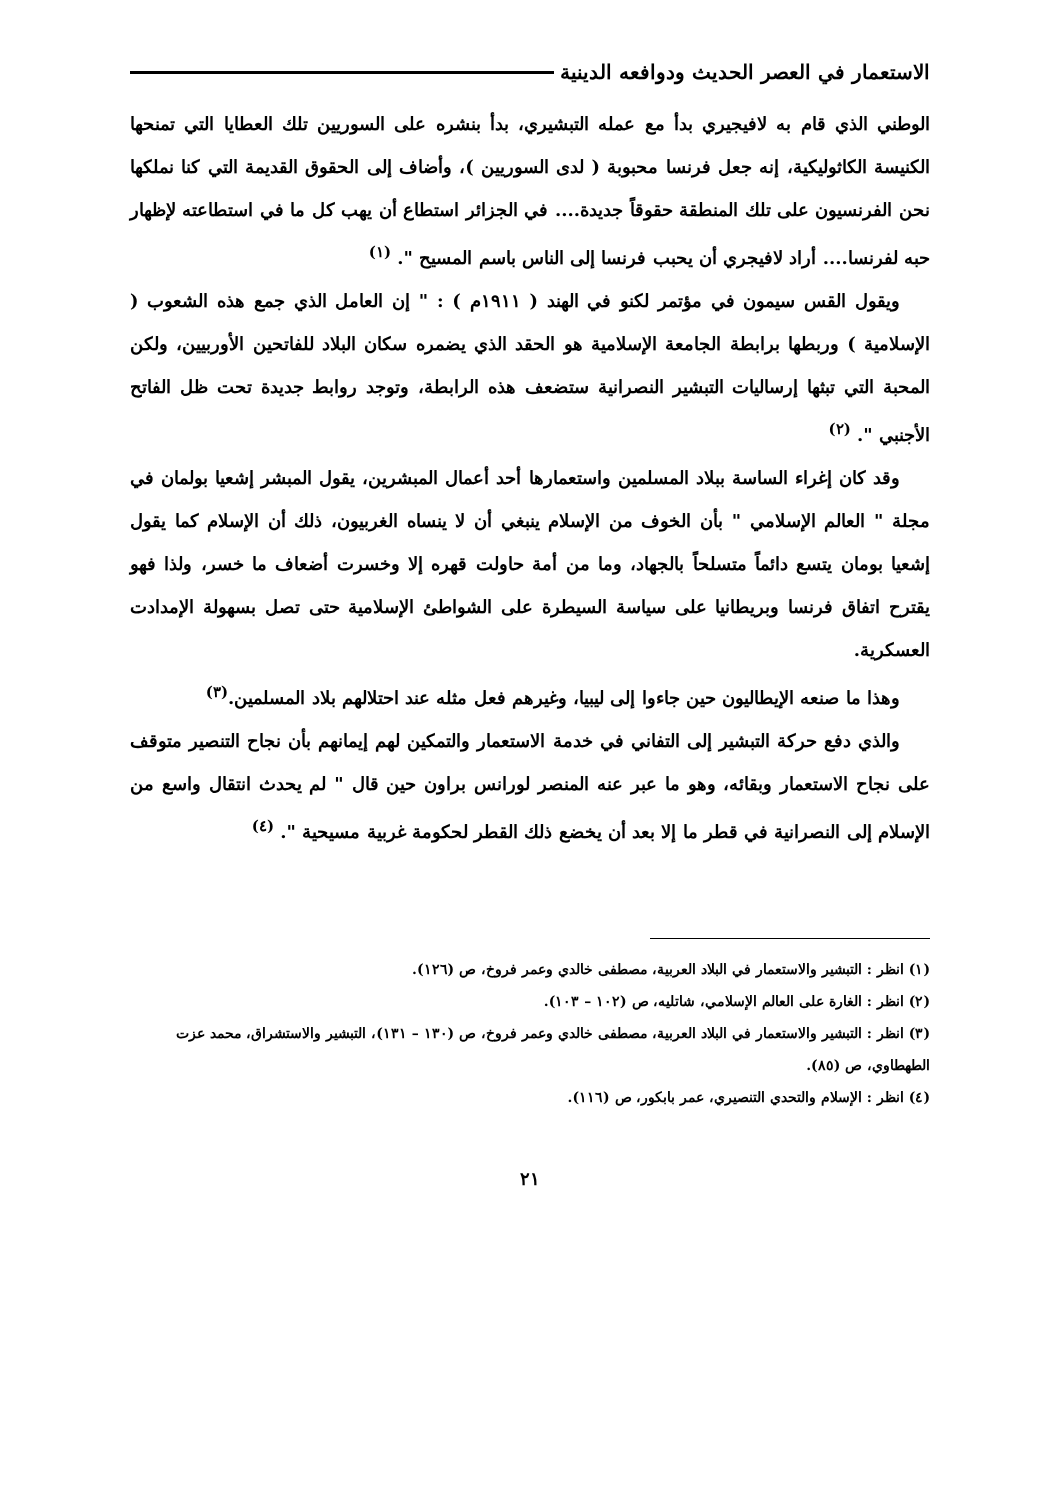الاستعمار في العصر الحديث ودوافعه الدينية
الوطني الذي قام به لافيجيري بدأ مع عمله التبشيري، بدأ بنشره على السوريين تلك العطايا التي تمنحها الكنيسة الكاثوليكية، إنه جعل فرنسا محبوبة ( لدى السوريين )، وأضاف إلى الحقوق القديمة التي كنا نملكها نحن الفرنسيون على تلك المنطقة حقوقاً جديدة.... في الجزائر استطاع أن يهب كل ما في استطاعته لإظهار حبه لفرنسا.... أراد لافيجري أن يحبب فرنسا إلى الناس باسم المسيح ". <sup>(١)</sup>
ويقول القس سيمون في مؤتمر لكنو في الهند ( ١٩١١م ) : " إن العامل الذي جمع هذه الشعوب ( الإسلامية ) وربطها برابطة الجامعة الإسلامية هو الحقد الذي يضمره سكان البلاد للفاتحين الأوربيين، ولكن المحبة التي تبثها إرساليات التبشير النصرانية ستضعف هذه الرابطة، وتوجد روابط جديدة تحت ظل الفاتح الأجنبي ". <sup>(٢)</sup>
وقد كان إغراء الساسة ببلاد المسلمين واستعمارها أحد أعمال المبشرين، يقول المبشر إشعيا بولمان في مجلة " العالم الإسلامي " بأن الخوف من الإسلام ينبغي أن لا ينساه الغربيون، ذلك أن الإسلام كما يقول إشعيا بومان يتسع دائماً متسلحاً بالجهاد، وما من أمة حاولت قهره إلا وخسرت أضعاف ما خسر، ولذا فهو يقترح اتفاق فرنسا وبريطانيا على سياسة السيطرة على الشواطئ الإسلامية حتى تصل بسهولة الإمدادت العسكرية.
وهذا ما صنعه الإيطاليون حين جاءوا إلى ليبيا، وغيرهم فعل مثله عند احتلالهم بلاد المسلمين.<sup>(٣)</sup>
والذي دفع حركة التبشير إلى التفاني في خدمة الاستعمار والتمكين لهم إيمانهم بأن نجاح التنصير متوقف على نجاح الاستعمار وبقائه، وهو ما عبر عنه المنصر لورانس براون حين قال " لم يحدث انتقال واسع من الإسلام إلى النصرانية في قطر ما إلا بعد أن يخضع ذلك القطر لحكومة غربية مسيحية ". <sup>(٤)</sup>
(١) انظر : التبشير والاستعمار في البلاد العربية، مصطفى خالدي وعمر فروخ، ص (١٢٦).
(٢) انظر : الغارة على العالم الإسلامي، شاتليه، ص (١٠٢ – ١٠٣).
(٣) انظر : التبشير والاستعمار في البلاد العربية، مصطفى خالدي وعمر فروخ، ص (١٣٠ – ١٣١)، التبشير والاستشراق، محمد عزت الطهطاوي، ص (٨٥).
(٤) انظر : الإسلام والتحدي التنصيري، عمر بابكور، ص (١١٦).
٢١